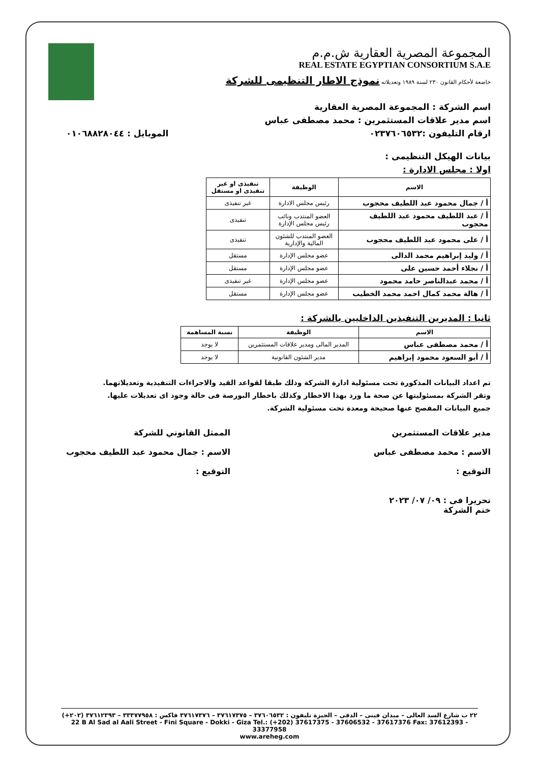المجموعة المصرية العقارية ش.م.م
REAL ESTATE EGYPTIAN CONSORTIUM S.A.E
خاضعة لأحكام القانون ٢٣٠ لسنة ١٩٨٩ وتعديلاته نموذج الاطار التنظيمى للشركة
اسم الشركة : المجموعة المصرية العقارية
اسم مدير علاقات المستثمرين : محمد مصطفى عباس
ارقام التليفون :٠٢٣٧٦٠٦٥٣٢ الموبايل : ٠١٠٦٨٨٢٨٠٤٤
بيانات الهيكل التنظيمى :
اولا : مجلس الادارة :
| الاسم | الوظيفة | تنفيذى او غير تنفيذى او مستقل |
| --- | --- | --- |
| أ / جمال محمود عبد اللطيف محجوب | رئيس مجلس الادارة | غير تنفيذى |
| أ / عبد اللطيف محمود عبد اللطيف محجوب | العضو المنتدب ونائب رئيس مجلس الإدارة | تنفيذى |
| أ / على محمود عبد اللطيف محجوب | العضو المنتدب للشئون المالية والإدارية | تنفيذى |
| أ / وليد إبراهيم محمد الدالى | عضو مجلس الإدارة | مستقل |
| أ / نجلاء أحمد حسين على | عضو مجلس الإدارة | مستقل |
| أ / محمد عبدالناصر حامد محمود | عضو مجلس الإدارة | غير تنفيذى |
| أ / هالة محمد كمال احمد محمد الخطيب | عضو مجلس الإدارة | مستقل |
ثانيا : المديرين التنفيذين الداخليين بالشركة :
| الاسم | الوظيفة | نسبة المساهمة |
| --- | --- | --- |
| أ / محمد مصطفى عباس | المدير المالى ومدير علاقات المستثمرين | لا يوجد |
| أ / أبو السعود محمود إبراهيم | مدير الشئون القانونية | لا يوجد |
تم اعداد البيانات المذكورة تحت مسئولية ادارة الشركة وذلك طبقا لقواعد القيد والاجراءات التنفيذية وتعديلاتهما.
وتقر الشركة بمسئوليتها عن صحة ما ورد بهذا الاخطار وكذلك باخطار البورصة فى حالة وجود اى تعديلات عليها.
جميع البيانات المفصح عنها صحيحة ومعدة تحت مسئولية الشركة.
مدير علاقات المستثمرين
الاسم : محمد مصطفى عباس
التوقيع :
تحريرا فى : ٠٩/ ٠٧/ ٢٠٢٣
ختم الشركة
الممثل القانوني للشركة
الاسم : جمال محمود عبد اللطيف محجوب
التوقيع :
٢٢ ب شارع السد العالى – ميدان فينى – الدقى – الجيزة تليفون : ٣٧٦٠٦٥٣٢ – ٣٧٦١٧٣٧٥ – ٣٧٦١٧٣٧٦ فاكس : ٣٣٣٧٧٩٥٨ – ٣٧٦١٢٣٩٣ (٢٠٢+)
22 B Al Sad al Aali Street - Fini Square - Dokki - Giza Tel.: (+202) 37617375 - 37606532 - 37617376 Fax: 37612393 - 33377958
www.areheg.com